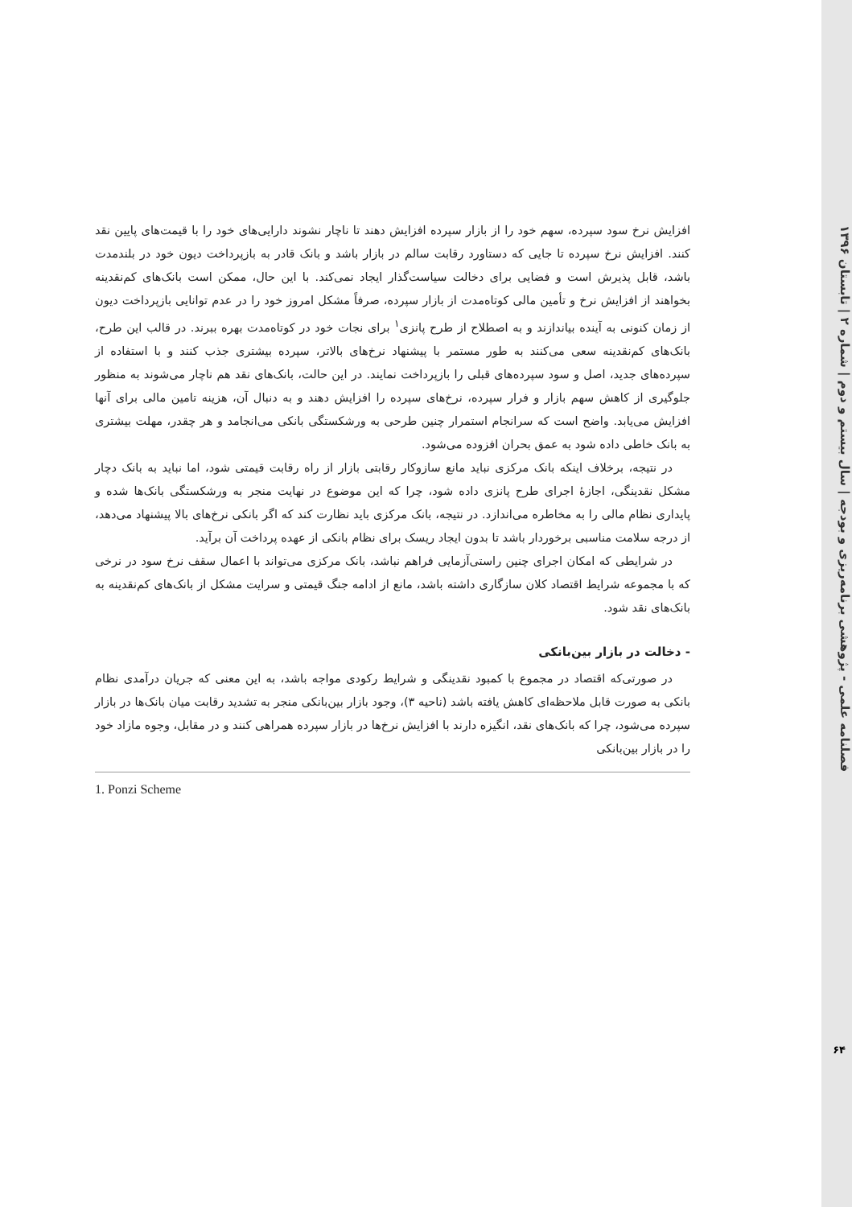فصلنامه علمی - پژوهشی برنامه‌ریزی و بودجه | سال بیستم و دوم | شماره ۲ | تابستان ۱۳۹۶
افزایش نرخ سود سپرده، سهم خود را از بازار سپرده افزایش دهند تا ناچار نشوند دارایی‌های خود را با قیمت‌های پایین نقد کنند. افزایش نرخ سپرده تا جایی که دستاورد رقابت سالم در بازار باشد و بانک قادر به بازپرداخت دیون خود در بلندمدت باشد، قابل پذیرش است و فضایی برای دخالت سیاست‌گذار ایجاد نمی‌کند. با این حال، ممکن است بانک‌های کم‌نقدینه بخواهند از افزایش نرخ و تأمین مالی کوتاه‌مدت از بازار سپرده، صرفاً مشکل امروز خود را در عدم توانایی بازپرداخت دیون از زمان کنونی به آینده بیاندازند و به اصطلاح از طرح پانزی<sup>۱</sup> برای نجات خود در کوتاه‌مدت بهره ببرند. در قالب این طرح، بانک‌های کم‌نقدینه سعی می‌کنند به طور مستمر با پیشنهاد نرخ‌های بالاتر، سپرده بیشتری جذب کنند و با استفاده از سپرده‌های جدید، اصل و سود سپرده‌های قبلی را بازپرداخت نمایند. در این حالت، بانک‌های نقد هم ناچار می‌شوند به منظور جلوگیری از کاهش سهم بازار و فرار سپرده، نرخ‌های سپرده را افزایش دهند و به دنبال آن، هزینه تامین مالی برای آنها افزایش می‌یابد. واضح است که سرانجام استمرار چنین طرحی به ورشکستگی بانکی می‌انجامد و هر چقدر، مهلت بیشتری به بانک خاطی داده شود به عمق بحران افزوده می‌شود.
در نتیجه، برخلاف اینکه بانک مرکزی نباید مانع سازوکار رقابتی بازار از راه رقابت قیمتی شود، اما نباید به بانک دچار مشکل نقدینگی، اجازهٔ اجرای طرح پانزی داده شود، چرا که این موضوع در نهایت منجر به ورشکستگی بانک‌ها شده و پایداری نظام مالی را به مخاطره می‌اندازد. در نتیجه، بانک مرکزی باید نظارت کند که اگر بانکی نرخ‌های بالا پیشنهاد می‌دهد، از درجه سلامت مناسبی برخوردار باشد تا بدون ایجاد ریسک برای نظام بانکی از عهده پرداخت آن برآید.
در شرایطی که امکان اجرای چنین راستی‌آزمایی فراهم نباشد، بانک مرکزی می‌تواند با اعمال سقف نرخ سود در نرخی که با مجموعه شرایط اقتصاد کلان سازگاری داشته باشد، مانع از ادامه جنگ قیمتی و سرایت مشکل از بانک‌های کم‌نقدینه به بانک‌های نقد شود.
- دخالت در بازار بین‌بانکی
در صورتی‌که اقتصاد در مجموع با کمبود نقدینگی و شرایط رکودی مواجه باشد، به این معنی که جریان درآمدی نظام بانکی به صورت قابل ملاحظه‌ای کاهش یافته باشد (ناحیه ۳)، وجود بازار بین‌بانکی منجر به تشدید رقابت میان بانک‌ها در بازار سپرده می‌شود، چرا که بانک‌های نقد، انگیزه دارند با افزایش نرخ‌ها در بازار سپرده همراهی کنند و در مقابل، وجوه مازاد خود را در بازار بین‌بانکی
1. Ponzi Scheme
۶۴